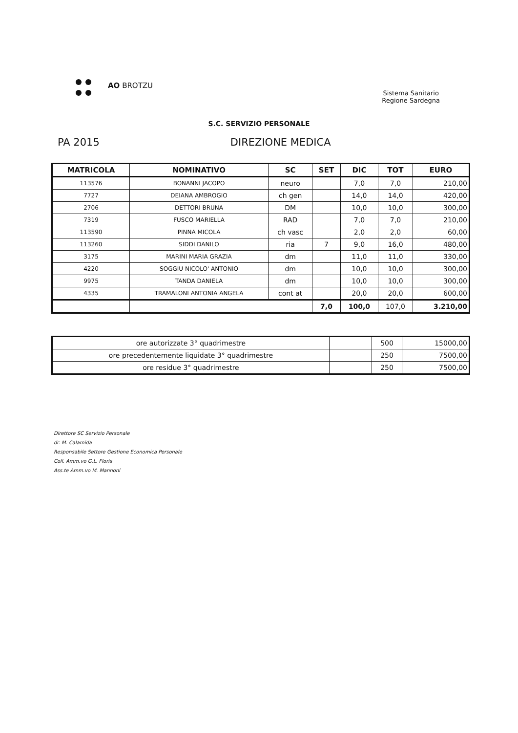AO BROTZU
Sistema Sanitario
Regione Sardegna
S.C. SERVIZIO PERSONALE
PA 2015 DIREZIONE MEDICA
| MATRICOLA | NOMINATIVO | SC | SET | DIC | TOT | EURO |
| --- | --- | --- | --- | --- | --- | --- |
| 113576 | BONANNI JACOPO | neuro | | 7,0 | 7,0 | 210,00 |
| 7727 | DEIANA AMBROGIO | ch gen | | 14,0 | 14,0 | 420,00 |
| 2706 | DETTORI BRUNA | DM | | 10,0 | 10,0 | 300,00 |
| 7319 | FUSCO MARIELLA | RAD | | 7,0 | 7,0 | 210,00 |
| 113590 | PINNA MICOLA | ch vasc | | 2,0 | 2,0 | 60,00 |
| 113260 | SIDDI DANILO | ria | 7 | 9,0 | 16,0 | 480,00 |
| 3175 | MARINI MARIA GRAZIA | dm | | 11,0 | 11,0 | 330,00 |
| 4220 | SOGGIU NICOLO' ANTONIO | dm | | 10,0 | 10,0 | 300,00 |
| 9975 | TANDA DANIELA | dm | | 10,0 | 10,0 | 300,00 |
| 4335 | TRAMALONI ANTONIA ANGELA | cont at | | 20,0 | 20,0 | 600,00 |
| | | | 7,0 | 100,0 | 107,0 | 3.210,00 |
| ore autorizzate 3° quadrimestre | | 500 | 15000,00 |
| ore precedentemente liquidate 3° quadrimestre | | 250 | 7500,00 |
| ore residue 3° quadrimestre | | 250 | 7500,00 |
Direttore SC Servizio Personale
dr. M. Calamida
Responsabile Settore Gestione Economica Personale
Coll. Amm.vo G.L. Floris
Ass.te Amm.vo M. Mannoni